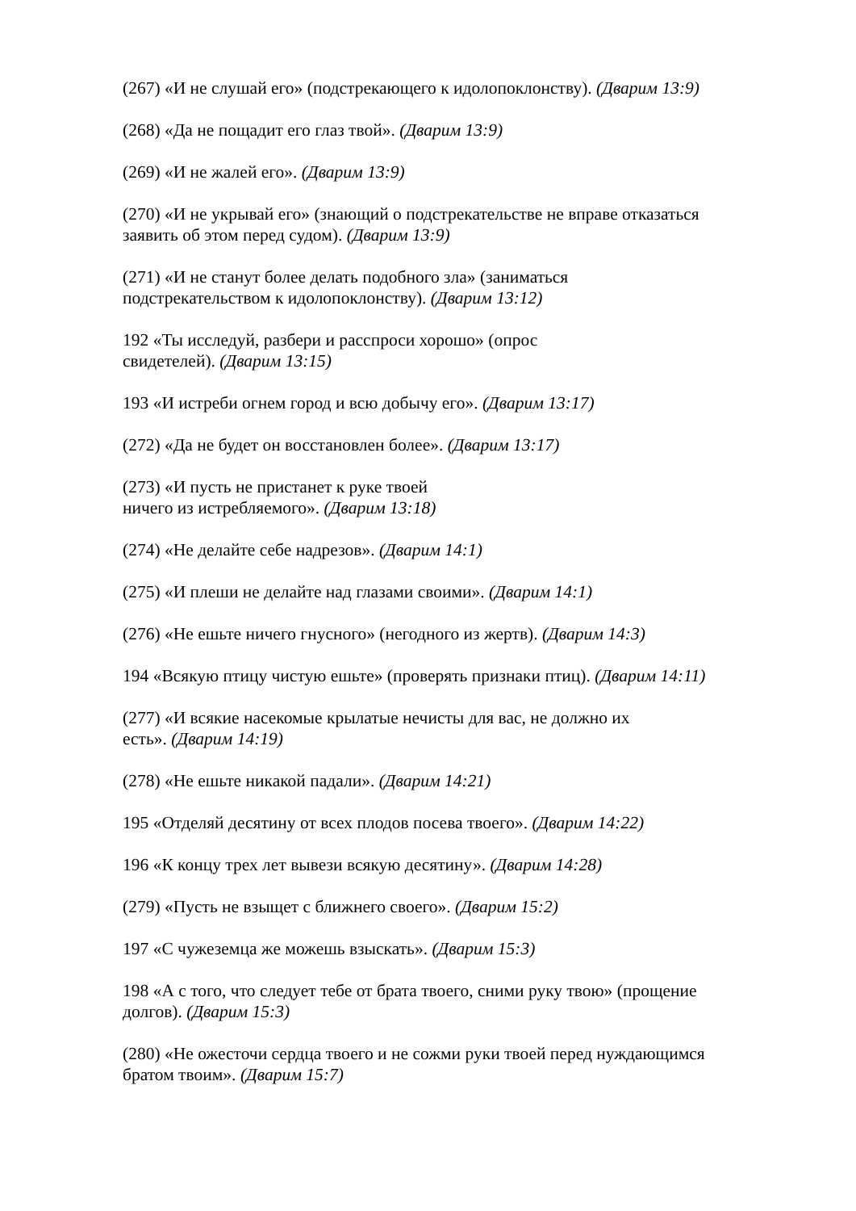(267) «И не слушай его» (подстрекающего к идолопоклонству). (Дварим 13:9)
(268) «Да не пощадит его глаз твой». (Дварим 13:9)
(269) «И не жалей его». (Дварим 13:9)
(270) «И не укрывай его» (знающий о подстрекательстве не вправе отказаться
заявить об этом перед судом). (Дварим 13:9)
(271) «И не станут более делать подобного зла» (заниматься
подстрекательством к идолопоклонству). (Дварим 13:12)
192 «Ты исследуй, разбери и расспроси хорошо» (опрос
свидетелей). (Дварим 13:15)
193 «И истреби огнем город и всю добычу его». (Дварим 13:17)
(272) «Да не будет он восстановлен более». (Дварим 13:17)
(273) «И пусть не пристанет к руке твоей
ничего из истребляемого». (Дварим 13:18)
(274) «Не делайте себе надрезов». (Дварим 14:1)
(275) «И плеши не делайте над глазами своими». (Дварим 14:1)
(276) «Не ешьте ничего гнусного» (негодного из жертв). (Дварим 14:3)
194 «Всякую птицу чистую ешьте» (проверять признаки птиц). (Дварим 14:11)
(277) «И всякие насекомые крылатые нечисты для вас, не должно их
есть». (Дварим 14:19)
(278) «Не ешьте никакой падали». (Дварим 14:21)
195 «Отделяй десятину от всех плодов посева твоего». (Дварим 14:22)
196 «К концу трех лет вывези всякую десятину». (Дварим 14:28)
(279) «Пусть не взыщет с ближнего своего». (Дварим 15:2)
197 «С чужеземца же можешь взыскать». (Дварим 15:3)
198 «А с того, что следует тебе от брата твоего, сними руку твою» (прощение
долгов). (Дварим 15:3)
(280) «Не ожесточи сердца твоего и не сожми руки твоей перед нуждающимся
братом твоим». (Дварим 15:7)